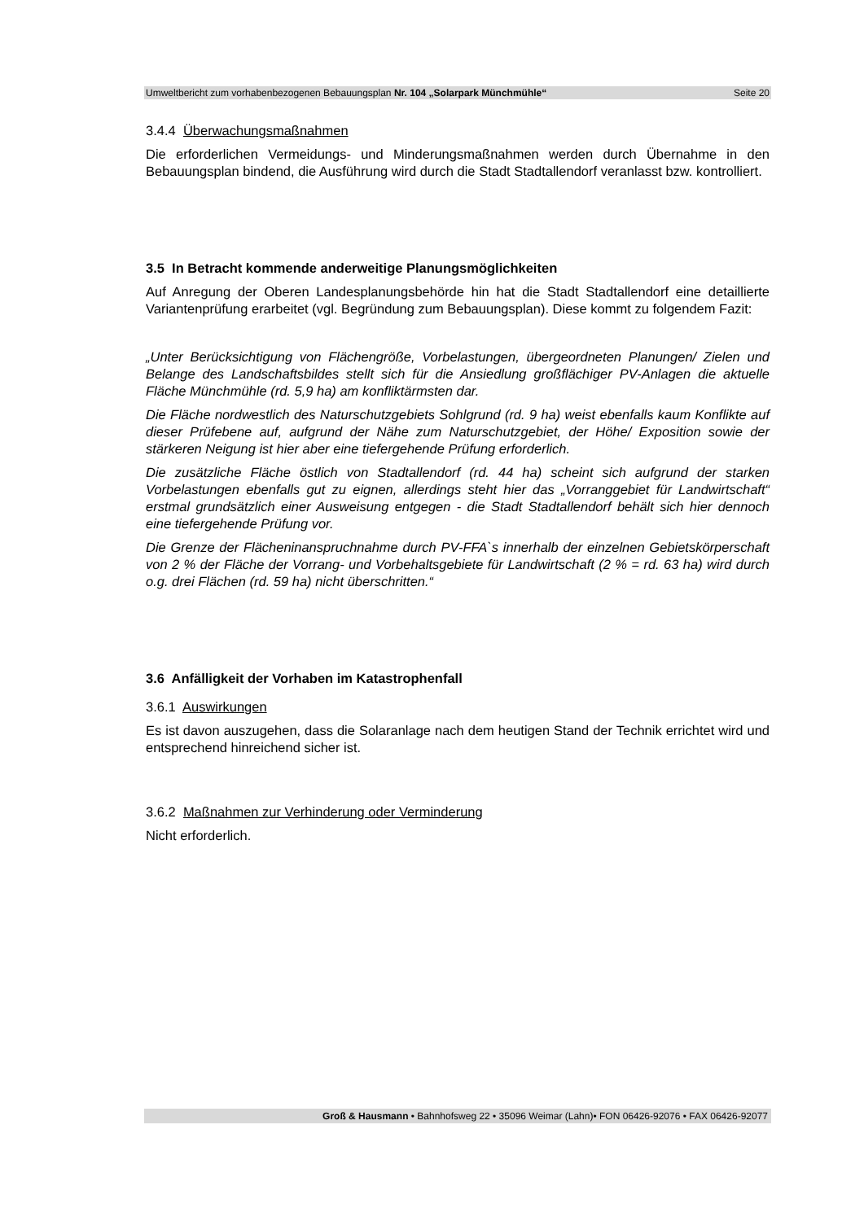Umweltbericht zum vorhabenbezogenen Bebauungsplan Nr. 104 „Solarpark Münchmühle“Seite 20
3.4.4 Überwachungsmaßnahmen
Die erforderlichen Vermeidungs- und Minderungsmaßnahmen werden durch Übernahme in den Bebauungsplan bindend, die Ausführung wird durch die Stadt Stadtallendorf veranlasst bzw. kontrolliert.
3.5 In Betracht kommende anderweitige Planungsmöglichkeiten
Auf Anregung der Oberen Landesplanungsbehörde hin hat die Stadt Stadtallendorf eine detaillierte Variantenprüfung erarbeitet (vgl. Begründung zum Bebauungsplan). Diese kommt zu folgendem Fazit:
„Unter Berücksichtigung von Flächengröße, Vorbelastungen, übergeordneten Planungen/ Zielen und Belange des Landschaftsbildes stellt sich für die Ansiedlung großflächiger PV-Anlagen die aktuelle Fläche Münchmühle (rd. 5,9 ha) am konfliktärmsten dar.
Die Fläche nordwestlich des Naturschutzgebiets Sohlgrund (rd. 9 ha) weist ebenfalls kaum Konflikte auf dieser Prüfebene auf, aufgrund der Nähe zum Naturschutzgebiet, der Höhe/ Exposition sowie der stärkeren Neigung ist hier aber eine tiefergehende Prüfung erforderlich.
Die zusätzliche Fläche östlich von Stadtallendorf (rd. 44 ha) scheint sich aufgrund der starken Vorbelastungen ebenfalls gut zu eignen, allerdings steht hier das „Vorranggebiet für Landwirtschaft“ erstmal grundsätzlich einer Ausweisung entgegen - die Stadt Stadtallendorf behält sich hier dennoch eine tiefergehende Prüfung vor.
Die Grenze der Flächeninanspruchnahme durch PV-FFA`s innerhalb der einzelnen Gebietskörperschaft von 2 % der Fläche der Vorrang- und Vorbehaltsgebiete für Landwirtschaft (2 % = rd. 63 ha) wird durch o.g. drei Flächen (rd. 59 ha) nicht überschritten.“
3.6 Anfälligkeit der Vorhaben im Katastrophenfall
3.6.1 Auswirkungen
Es ist davon auszugehen, dass die Solaranlage nach dem heutigen Stand der Technik errichtet wird und entsprechend hinreichend sicher ist.
3.6.2 Maßnahmen zur Verhinderung oder Verminderung
Nicht erforderlich.
Groß & Hausmann • Bahnhofsweg 22 • 35096 Weimar (Lahn)• FON 06426-92076 • FAX 06426-92077